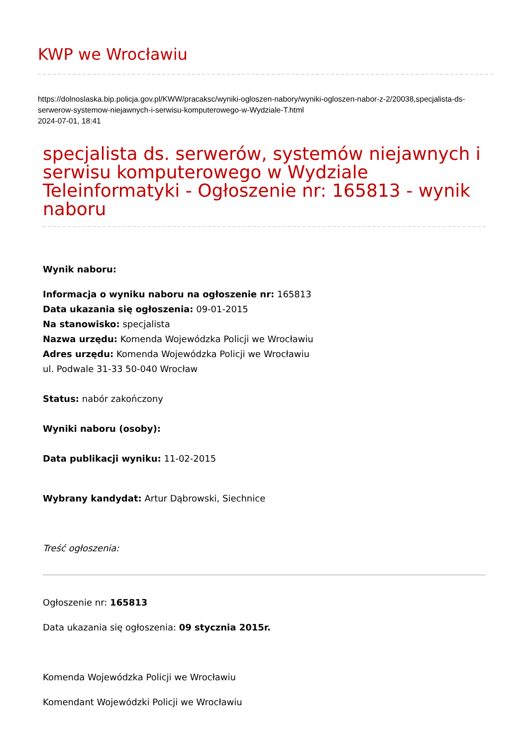KWP we Wrocławiu
https://dolnoslaska.bip.policja.gov.pl/KWW/pracaksc/wyniki-ogloszen-nabory/wyniki-ogloszen-nabor-z-2/20038,specjalista-ds-serwerow-systemow-niejawnych-i-serwisu-komputerowego-w-Wydziale-T.html
2024-07-01, 18:41
specjalista ds. serwerów, systemów niejawnych i serwisu komputerowego w Wydziale Teleinformatyki - Ogłoszenie nr: 165813 - wynik naboru
Wynik naboru:
Informacja o wyniku naboru na ogłoszenie nr: 165813
Data ukazania się ogłoszenia: 09-01-2015
Na stanowisko: specjalista
Nazwa urzędu: Komenda Wojewódzka Policji we Wrocławiu
Adres urzędu: Komenda Wojewódzka Policji we Wrocławiu
ul. Podwale 31-33 50-040 Wrocław
Status: nabór zakończony
Wyniki naboru (osoby):
Data publikacji wyniku: 11-02-2015
Wybrany kandydat: Artur Dąbrowski, Siechnice
Treść ogłoszenia:
Ogłoszenie nr: 165813
Data ukazania się ogłoszenia: 09 stycznia 2015r.
Komenda Wojewódzka Policji we Wrocławiu
Komendant Wojewódzki Policji we Wrocławiu